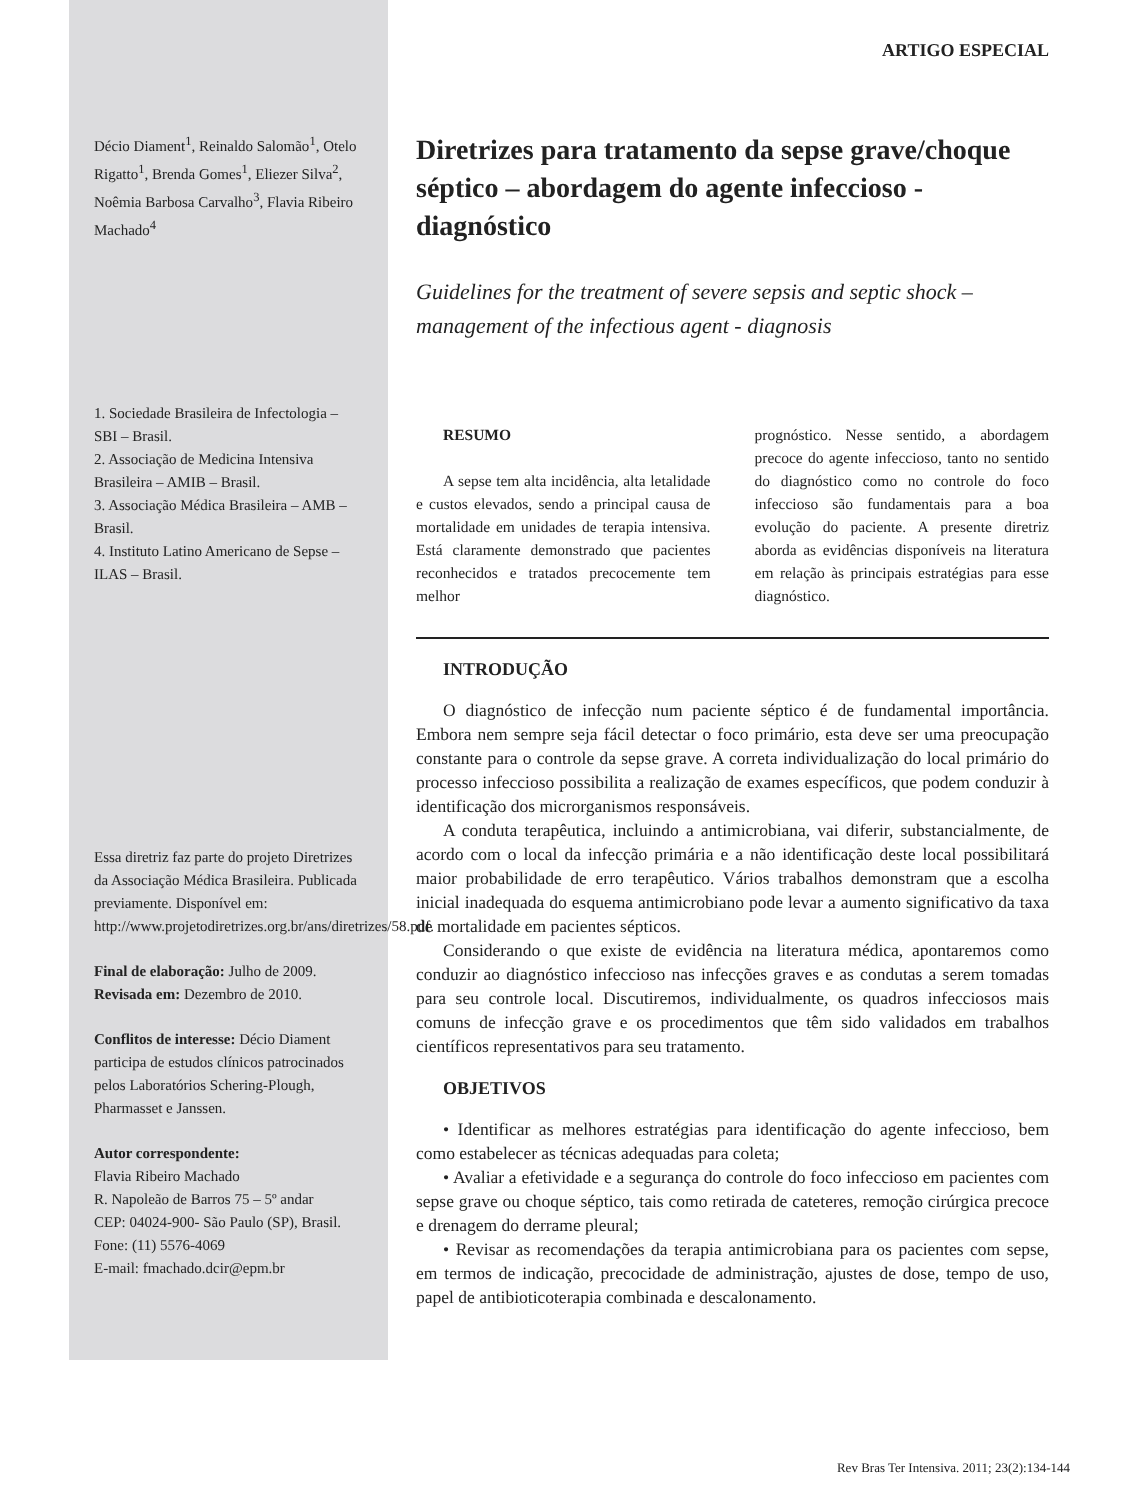Décio Diament<sup>1</sup>, Reinaldo Salomão<sup>1</sup>, Otelo Rigatto<sup>1</sup>, Brenda Gomes<sup>1</sup>, Eliezer Silva<sup>2</sup>, Noêmia Barbosa Carvalho<sup>3</sup>, Flavia Ribeiro Machado<sup>4</sup>
1. Sociedade Brasileira de Infectologia – SBI – Brasil.
2. Associação de Medicina Intensiva Brasileira – AMIB – Brasil.
3. Associação Médica Brasileira – AMB – Brasil.
4. Instituto Latino Americano de Sepse – ILAS – Brasil.
Essa diretriz faz parte do projeto Diretrizes da Associação Médica Brasileira. Publicada previamente. Disponível em: http://www.projetodiretrizes.org.br/ans/diretrizes/58.pdf.
Final de elaboração: Julho de 2009.
Revisada em: Dezembro de 2010.
Conflitos de interesse: Décio Diament participa de estudos clínicos patrocinados pelos Laboratórios Schering-Plough, Pharmasset e Janssen.
Autor correspondente:
Flavia Ribeiro Machado
R. Napoleão de Barros 75 – 5º andar
CEP: 04024-900- São Paulo (SP), Brasil.
Fone: (11) 5576-4069
E-mail: fmachado.dcir@epm.br
ARTIGO ESPECIAL
Diretrizes para tratamento da sepse grave/choque séptico – abordagem do agente infeccioso - diagnóstico
Guidelines for the treatment of severe sepsis and septic shock – management of the infectious agent - diagnosis
RESUMO
A sepse tem alta incidência, alta letalidade e custos elevados, sendo a principal causa de mortalidade em unidades de terapia intensiva. Está claramente demonstrado que pacientes reconhecidos e tratados precocemente tem melhor
prognóstico. Nesse sentido, a abordagem precoce do agente infeccioso, tanto no sentido do diagnóstico como no controle do foco infeccioso são fundamentais para a boa evolução do paciente. A presente diretriz aborda as evidências disponíveis na literatura em relação às principais estratégias para esse diagnóstico.
INTRODUÇÃO
O diagnóstico de infecção num paciente séptico é de fundamental importância. Embora nem sempre seja fácil detectar o foco primário, esta deve ser uma preocupação constante para o controle da sepse grave. A correta individualização do local primário do processo infeccioso possibilita a realização de exames específicos, que podem conduzir à identificação dos microrganismos responsáveis.
A conduta terapêutica, incluindo a antimicrobiana, vai diferir, substancialmente, de acordo com o local da infecção primária e a não identificação deste local possibilitará maior probabilidade de erro terapêutico. Vários trabalhos demonstram que a escolha inicial inadequada do esquema antimicrobiano pode levar a aumento significativo da taxa de mortalidade em pacientes sépticos.
Considerando o que existe de evidência na literatura médica, apontaremos como conduzir ao diagnóstico infeccioso nas infecções graves e as condutas a serem tomadas para seu controle local. Discutiremos, individualmente, os quadros infecciosos mais comuns de infecção grave e os procedimentos que têm sido validados em trabalhos científicos representativos para seu tratamento.
OBJETIVOS
• Identificar as melhores estratégias para identificação do agente infeccioso, bem como estabelecer as técnicas adequadas para coleta;
• Avaliar a efetividade e a segurança do controle do foco infeccioso em pacientes com sepse grave ou choque séptico, tais como retirada de cateteres, remoção cirúrgica precoce e drenagem do derrame pleural;
• Revisar as recomendações da terapia antimicrobiana para os pacientes com sepse, em termos de indicação, precocidade de administração, ajustes de dose, tempo de uso, papel de antibioticoterapia combinada e descalonamento.
Rev Bras Ter Intensiva. 2011; 23(2):134-144